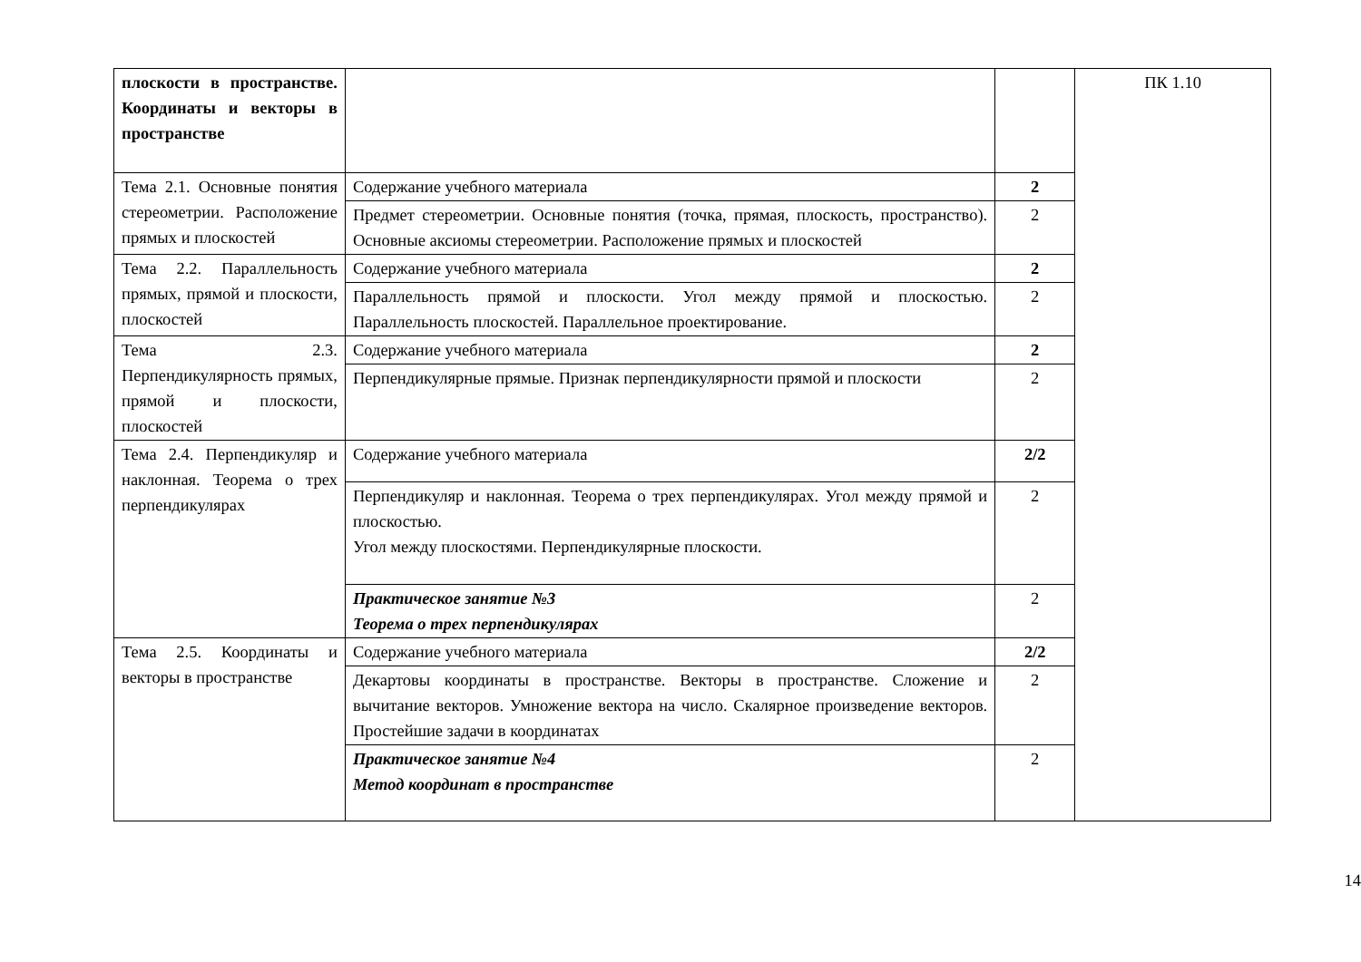| плоскости в пространстве. Координаты и векторы в пространстве | | | ПК 1.10 |
| Тема 2.1. Основные понятия стереометрии. Расположение прямых и плоскостей | Содержание учебного материала | 2 | |
| | Предмет стереометрии. Основные понятия (точка, прямая, плоскость, пространство). Основные аксиомы стереометрии. Расположение прямых и плоскостей | 2 | |
| Тема 2.2. Параллельность прямых, прямой и плоскости, плоскостей | Содержание учебного материала | 2 | |
| | Параллельность прямой и плоскости. Угол между прямой и плоскостью. Параллельность плоскостей. Параллельное проектирование. | 2 | |
| Тема 2.3. Перпендикулярность прямых, прямой и плоскости, плоскостей | Содержание учебного материала | 2 | |
| | Перпендикулярные прямые. Признак перпендикулярности прямой и плоскости | 2 | |
| Тема 2.4. Перпендикуляр и наклонная. Теорема о трех перпендикулярах | Содержание учебного материала | 2/2 | |
| | Перпендикуляр и наклонная. Теорема о трех перпендикулярах. Угол между прямой и плоскостью. Угол между плоскостями. Перпендикулярные плоскости. | 2 | |
| | Практическое занятие №3 Теорема о трех перпендикулярах | 2 | |
| Тема 2.5. Координаты и векторы в пространстве | Содержание учебного материала | 2/2 | |
| | Декартовы координаты в пространстве. Векторы в пространстве. Сложение и вычитание векторов. Умножение вектора на число. Скалярное произведение векторов. Простейшие задачи в координатах | 2 | |
| | Практическое занятие №4 Метод координат в пространстве | 2 | |
14